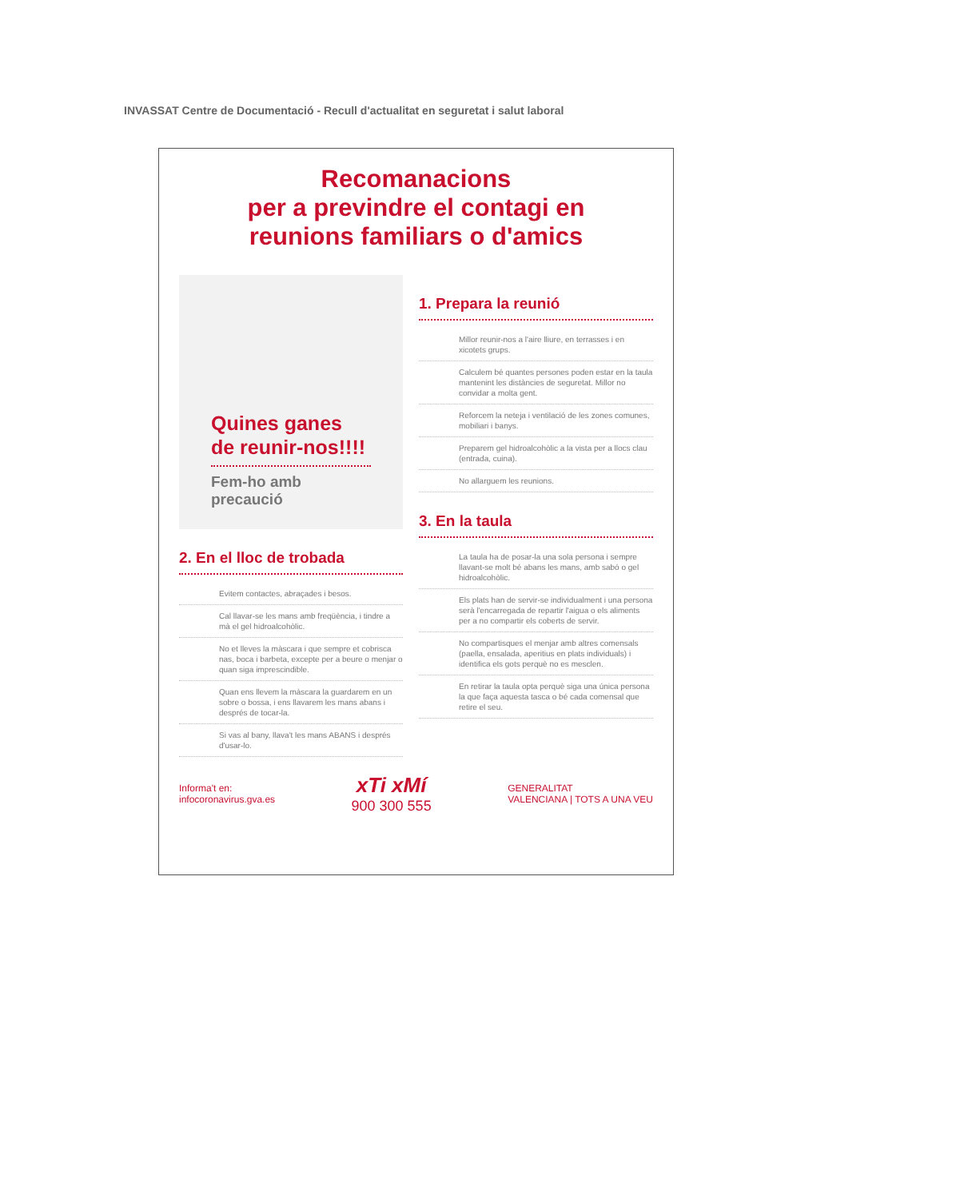INVASSAT Centre de Documentació - Recull d'actualitat en seguretat i salut laboral
Recomanacions
per a previndre el contagi en
reunions familiars o d'amics
Quines ganes de reunir-nos!!!!
Fem-ho amb precaució
2. En el lloc de trobada
Evitem contactes, abraçades i besos.
Cal llavar-se les mans amb freqüència, i tindre a mà el gel hidroalcohòlic.
No et lleves la màscara i que sempre et cobrisca nas, boca i barbeta, excepte per a beure o menjar o quan siga imprescindible.
Quan ens llevem la màscara la guardarem en un sobre o bossa, i ens llavarem les mans abans i després de tocar-la.
Si vas al bany, llava't les mans ABANS i després d'usar-lo.
1. Prepara la reunió
Millor reunir-nos a l'aire lliure, en terrasses i en xicotets grups.
Calculem bé quantes persones poden estar en la taula mantenint les distàncies de seguretat. Millor no convidar a molta gent.
Reforcem la neteja i ventilació de les zones comunes, mobiliari i banys.
Preparem gel hidroalcohòlic a la vista per a llocs clau (entrada, cuina).
No allarguem les reunions.
3. En la taula
La taula ha de posar-la una sola persona i sempre llavant-se molt bé abans les mans, amb sabó o gel hidroalcohòlic.
Els plats han de servir-se individualment i una persona serà l'encarregada de repartir l'aigua o els aliments per a no compartir els coberts de servir.
No compartisques el menjar amb altres comensals (paella, ensalada, aperitius en plats individuals) i identifica els gots perquè no es mesclen.
En retirar la taula opta perquè siga una única persona la que faça aquesta tasca o bé cada comensal que retire el seu.
Informa't en:
infocoronavirus.gva.es
xTi xMí
900 300 555
GENERALITAT
VALENCIANA | TOTS A UNA VEU